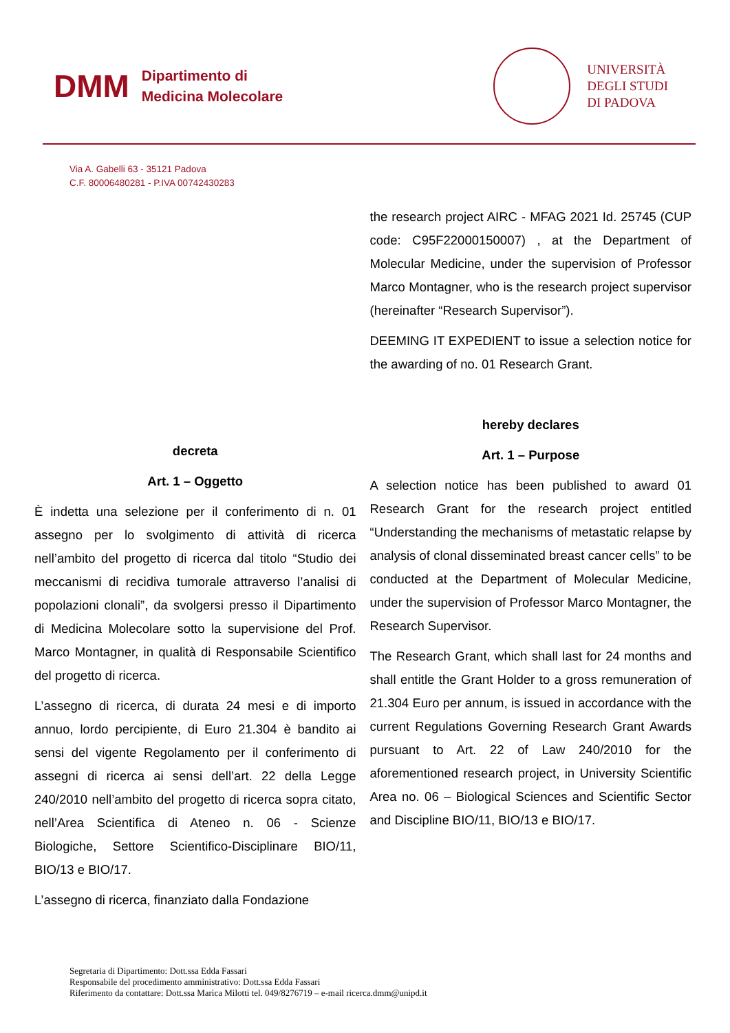DMM
Dipartimento di
Medicina Molecolare
UNIVERSITÀ
DEGLI STUDI
DI PADOVA
Via A. Gabelli 63 - 35121 Padova
C.F. 80006480281 - P.IVA 00742430283
decreta
Art. 1 – Oggetto
È indetta una selezione per il conferimento di n. 01 assegno per lo svolgimento di attività di ricerca nell’ambito del progetto di ricerca dal titolo “Studio dei meccanismi di recidiva tumorale attraverso l’analisi di popolazioni clonali”, da svolgersi presso il Dipartimento di Medicina Molecolare sotto la supervisione del Prof. Marco Montagner, in qualità di Responsabile Scientifico del progetto di ricerca.
L’assegno di ricerca, di durata 24 mesi e di importo annuo, lordo percipiente, di Euro 21.304 è bandito ai sensi del vigente Regolamento per il conferimento di assegni di ricerca ai sensi dell’art. 22 della Legge 240/2010 nell’ambito del progetto di ricerca sopra citato, nell’Area Scientifica di Ateneo n. 06 - Scienze Biologiche, Settore Scientifico-Disciplinare BIO/11, BIO/13 e BIO/17.
L’assegno di ricerca, finanziato dalla Fondazione
the research project AIRC - MFAG 2021 Id. 25745 (CUP code: C95F22000150007) , at the Department of Molecular Medicine, under the supervision of Professor Marco Montagner, who is the research project supervisor (hereinafter “Research Supervisor”).
DEEMING IT EXPEDIENT to issue a selection notice for the awarding of no. 01 Research Grant.
hereby declares
Art. 1 – Purpose
A selection notice has been published to award 01 Research Grant for the research project entitled “Understanding the mechanisms of metastatic relapse by analysis of clonal disseminated breast cancer cells” to be conducted at the Department of Molecular Medicine, under the supervision of Professor Marco Montagner, the Research Supervisor.
The Research Grant, which shall last for 24 months and shall entitle the Grant Holder to a gross remuneration of 21.304 Euro per annum, is issued in accordance with the current Regulations Governing Research Grant Awards pursuant to Art. 22 of Law 240/2010 for the aforementioned research project, in University Scientific Area no. 06 – Biological Sciences and Scientific Sector and Discipline BIO/11, BIO/13 e BIO/17.
Segretaria di Dipartimento: Dott.ssa Edda Fassari
Responsabile del procedimento amministrativo: Dott.ssa Edda Fassari
Riferimento da contattare: Dott.ssa Marica Milotti tel. 049/8276719 – e-mail ricerca.dmm@unipd.it